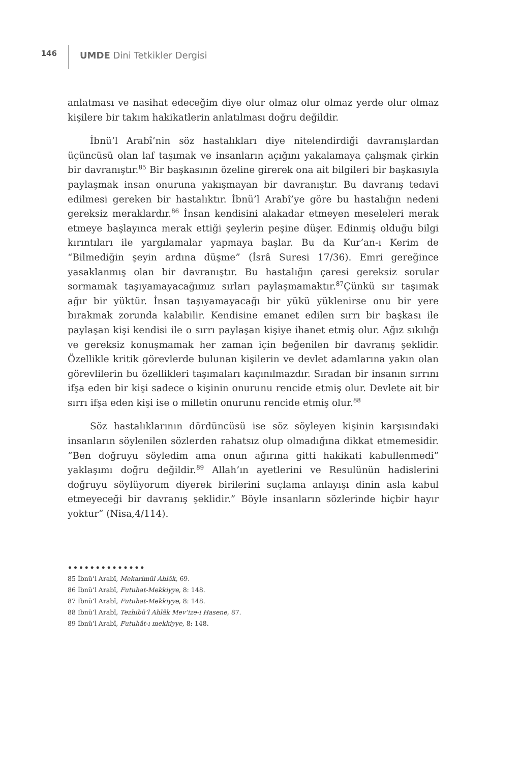146
UMDE Dini Tetkikler Dergisi
anlatması ve nasihat edeceğim diye olur olmaz olur olmaz yerde olur olmaz kişilere bir takım hakikatlerin anlatılması doğru değildir.
İbnü’l Arabî’nin söz hastalıkları diye nitelendirdiği davranışlardan üçüncüsü olan laf taşımak ve insanların açığını yakalamaya çalışmak çirkin bir davranıştır.<sup>85</sup> Bir başkasının özeline girerek ona ait bilgileri bir başkasıyla paylaşmak insan onuruna yakışmayan bir davranıştır. Bu davranış tedavi edilmesi gereken bir hastalıktır. İbnü’l Arabî’ye göre bu hastalığın nedeni gereksiz meraklardır.<sup>86</sup> İnsan kendisini alakadar etmeyen meseleleri merak etmeye başlayınca merak ettiği şeylerin peşine düşer. Edinmiş olduğu bilgi kırıntıları ile yargılamalar yapmaya başlar. Bu da Kur’an-ı Kerim de “Bilmediğin şeyin ardına düşme” (İsrâ Suresi 17/36). Emri gereğince yasaklanmış olan bir davranıştır. Bu hastalığın çaresi gereksiz sorular sormamak taşıyamayacağımız sırları paylaşmamaktır.<sup>87</sup>Çünkü sır taşımak ağır bir yüktür. İnsan taşıyamayacağı bir yükü yüklenirse onu bir yere bırakmak zorunda kalabilir. Kendisine emanet edilen sırrı bir başkası ile paylaşan kişi kendisi ile o sırrı paylaşan kişiye ihanet etmiş olur. Ağız sıkılığı ve gereksiz konuşmamak her zaman için beğenilen bir davranış şeklidir. Özellikle kritik görevlerde bulunan kişilerin ve devlet adamlarına yakın olan görevlilerin bu özellikleri taşımaları kaçınılmazdır. Sıradan bir insanın sırrını ifşa eden bir kişi sadece o kişinin onurunu rencide etmiş olur. Devlete ait bir sırrı ifşa eden kişi ise o milletin onurunu rencide etmiş olur.<sup>88</sup>
Söz hastalıklarının dördüncüsü ise söz söyleyen kişinin karşısındaki insanların söylenilen sözlerden rahatsız olup olmadığına dikkat etmemesidir. “Ben doğruyu söyledim ama onun ağırına gitti hakikati kabullenmedi” yaklaşımı doğru değildir.<sup>89</sup> Allah’ın ayetlerini ve Resulünün hadislerini doğruyu söylüyorum diyerek birilerini suçlama anlayışı dinin asla kabul etmeyeceği bir davranış şeklidir.” Böyle insanların sözlerinde hiçbir hayır yoktur” (Nisa,4/114).
••••••••••••••
85 İbnü’l Arabî, Mekarimül Ahlâk, 69.
86 İbnü’l Arabî, Futuhat-Mekkiyye, 8: 148.
87 İbnü’l Arabî, Futuhat-Mekkiyye, 8: 148.
88 İbnü’l Arabî, Tezhibü’l Ahlâk Mev’ize-i Hasene, 87.
89 İbnü’l Arabî, Futuhât-ı mekkiyye, 8: 148.